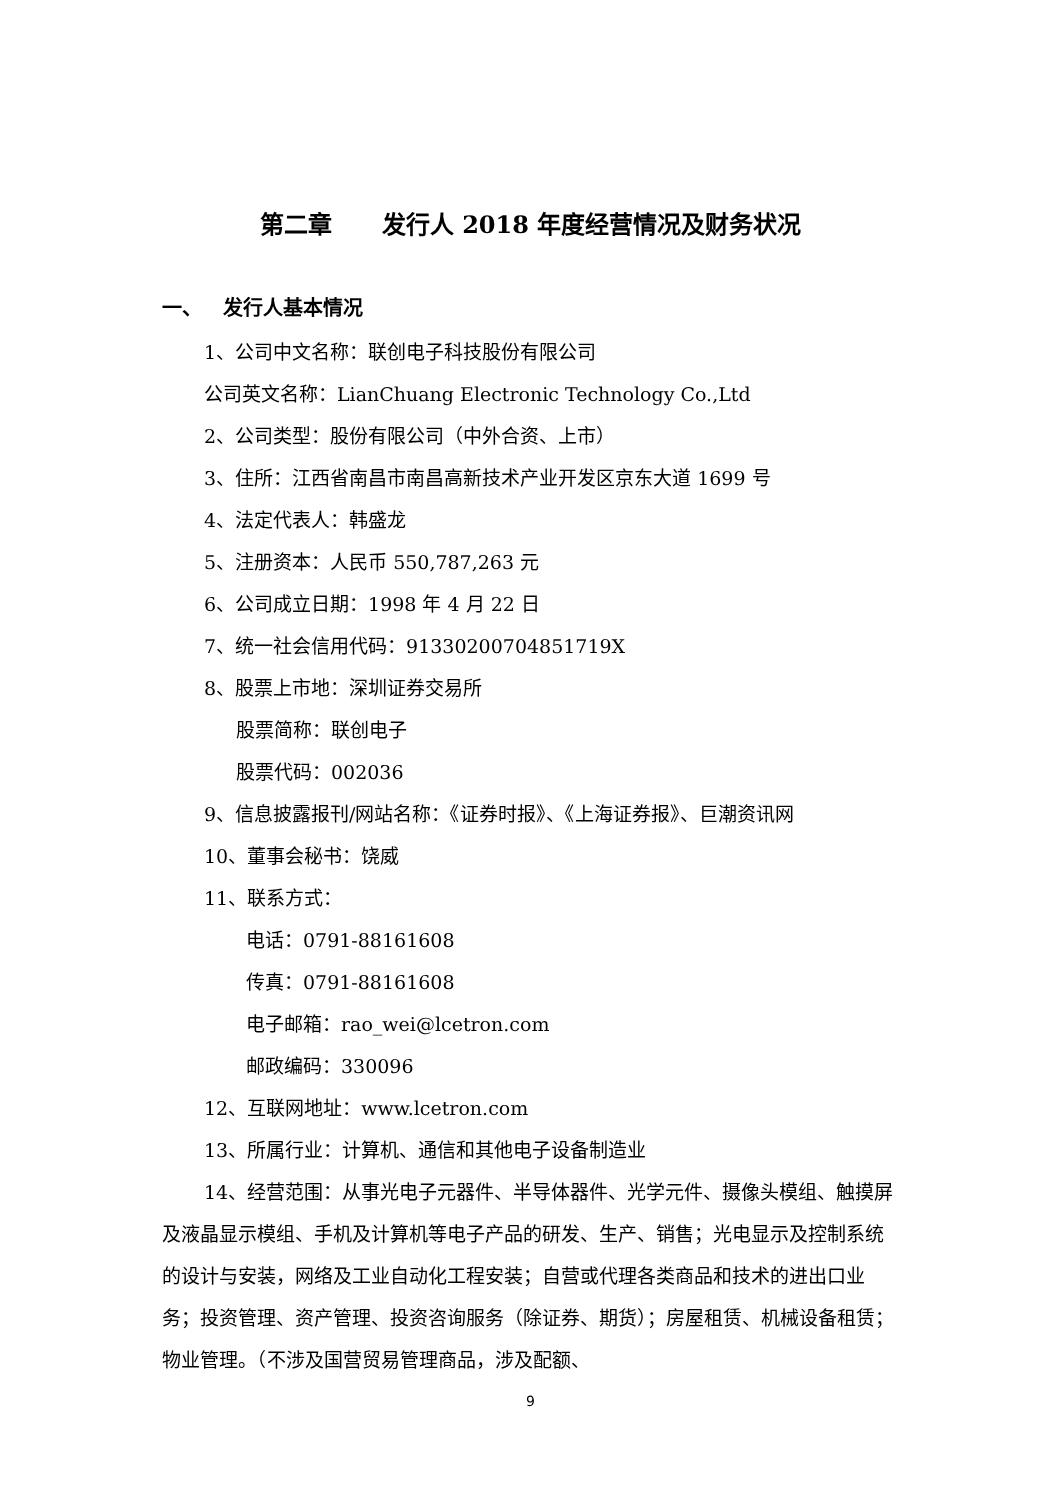第二章 发行人 2018 年度经营情况及财务状况
一、 发行人基本情况
1、公司中文名称：联创电子科技股份有限公司
公司英文名称：LianChuang Electronic Technology Co.,Ltd
2、公司类型：股份有限公司（中外合资、上市）
3、住所：江西省南昌市南昌高新技术产业开发区京东大道 1699 号
4、法定代表人：韩盛龙
5、注册资本：人民币 550,787,263 元
6、公司成立日期：1998 年 4 月 22 日
7、统一社会信用代码：91330200704851719X
8、股票上市地：深圳证券交易所
股票简称：联创电子
股票代码：002036
9、信息披露报刊/网站名称：《证券时报》、《上海证券报》、巨潮资讯网
10、董事会秘书：饶威
11、联系方式：
电话：0791-88161608
传真：0791-88161608
电子邮箱：rao_wei@lcetron.com
邮政编码：330096
12、互联网地址：www.lcetron.com
13、所属行业：计算机、通信和其他电子设备制造业
14、经营范围：从事光电子元器件、半导体器件、光学元件、摄像头模组、触摸屏及液晶显示模组、手机及计算机等电子产品的研发、生产、销售；光电显示及控制系统的设计与安装，网络及工业自动化工程安装；自营或代理各类商品和技术的进出口业务；投资管理、资产管理、投资咨询服务（除证券、期货）；房屋租赁、机械设备租赁；物业管理。（不涉及国营贸易管理商品，涉及配额、
9